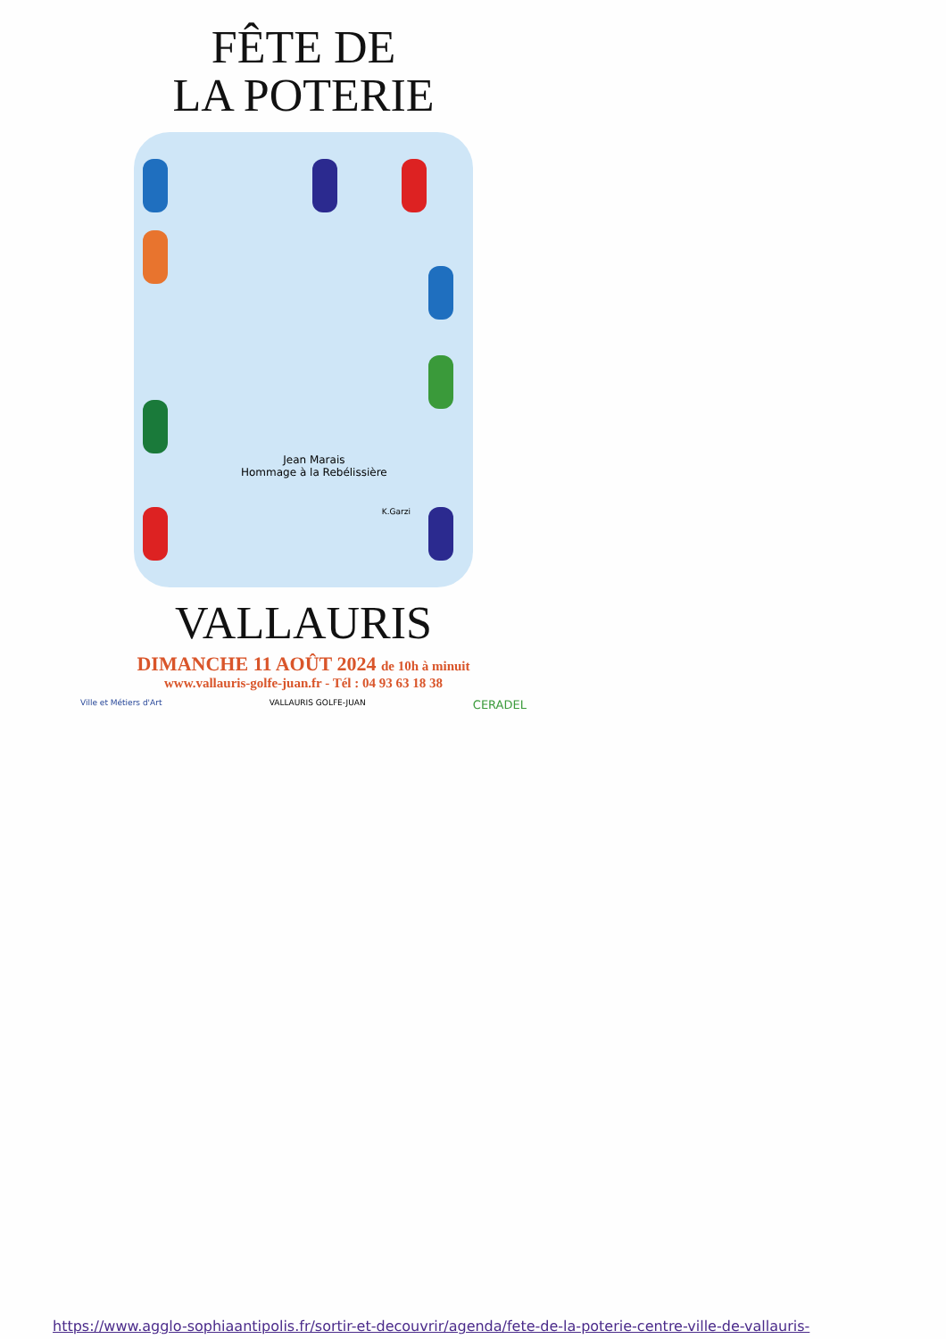FÊTE DE
LA POTERIE
Jean Marais
Hommage à la Rebélissière
K.Garzi
VALLAURIS
DIMANCHE 11 AOÛT 2024 de 10h à minuit
www.vallauris-golfe-juan.fr - Tél : 04 93 63 18 38
Ville et Métiers d'Art VALLAURIS GOLFE-JUAN CERADEL
https://www.agglo-sophiaantipolis.fr/sortir-et-decouvrir/agenda/fete-de-la-poterie-centre-ville-de-vallauris-